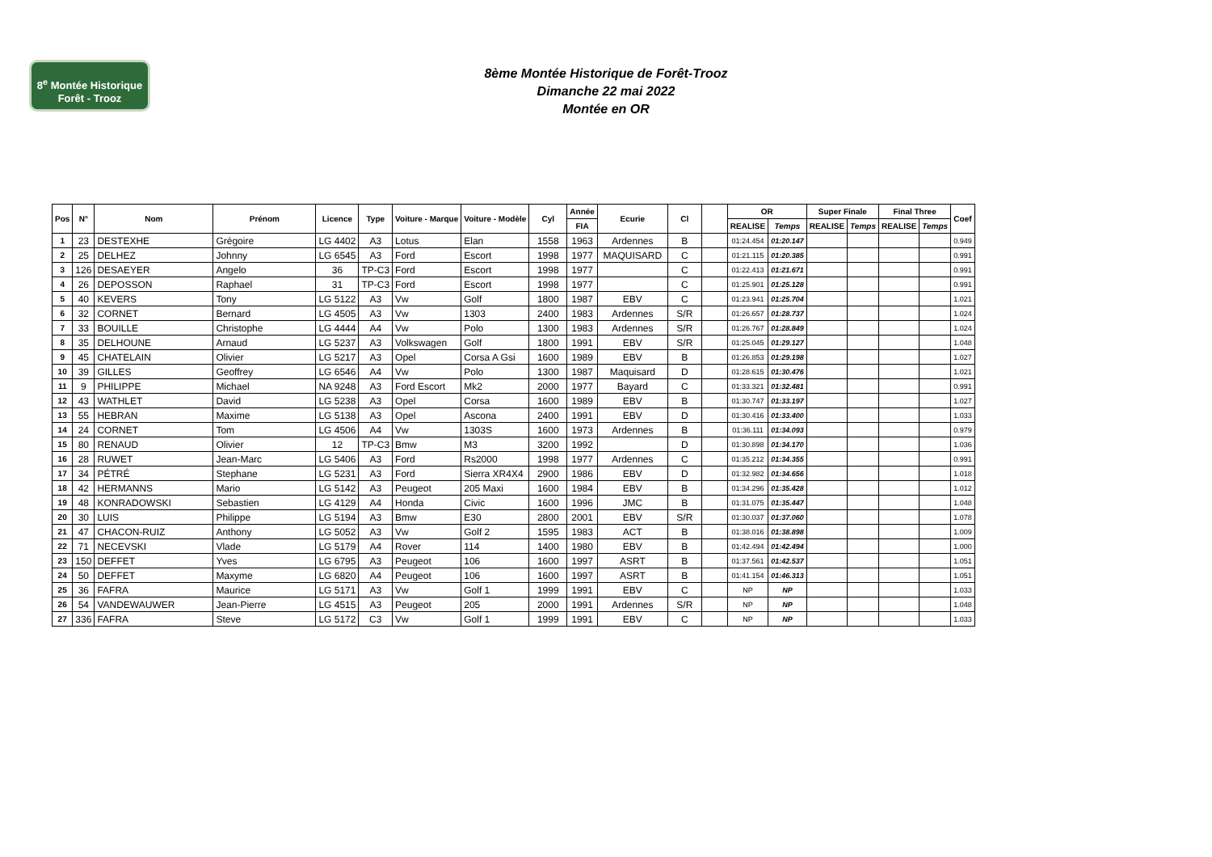8<sup>e</sup> Montée Historique
Forêt - Trooz
8ème Montée Historique de Forêt-Trooz
Dimanche 22 mai 2022
Montée en OR
| Pos | N° | Nom | Prénom | Licence | Type | Voiture - Marque | Voiture - Modèle | Cyl | Année | Ecurie | Cl | | OR | | Super Finale | | Final Three | | Coef |
| --- | --- | --- | --- | --- | --- | --- | --- | --- | --- | --- | --- | --- | --- | --- | --- | --- | --- | --- | --- |
| | | | | | | | | | FIA | | | | REALISE | Temps | REALISE | Temps | REALISE | Temps | |
| 1 | 23 | DESTEXHE | Grégoire | LG 4402 | A3 | Lotus | Elan | 1558 | 1963 | Ardennes | B | | 01:24.454 | 01:20.147 | | | | | 0.949 |
| 2 | 25 | DELHEZ | Johnny | LG 6545 | A3 | Ford | Escort | 1998 | 1977 | MAQUISARD | C | | 01:21.115 | 01:20.385 | | | | | 0.991 |
| 3 | 126 | DESAEYER | Angelo | 36 | TP-C3 | Ford | Escort | 1998 | 1977 | | C | | 01:22.413 | 01:21.671 | | | | | 0.991 |
| 4 | 26 | DEPOSSON | Raphael | 31 | TP-C3 | Ford | Escort | 1998 | 1977 | | C | | 01:25.901 | 01:25.128 | | | | | 0.991 |
| 5 | 40 | KEVERS | Tony | LG 5122 | A3 | Vw | Golf | 1800 | 1987 | EBV | C | | 01:23.941 | 01:25.704 | | | | | 1.021 |
| 6 | 32 | CORNET | Bernard | LG 4505 | A3 | Vw | 1303 | 2400 | 1983 | Ardennes | S/R | | 01:26.657 | 01:28.737 | | | | | 1.024 |
| 7 | 33 | BOUILLE | Christophe | LG 4444 | A4 | Vw | Polo | 1300 | 1983 | Ardennes | S/R | | 01:26.767 | 01:28.849 | | | | | 1.024 |
| 8 | 35 | DELHOUNE | Arnaud | LG 5237 | A3 | Volkswagen | Golf | 1800 | 1991 | EBV | S/R | | 01:25.045 | 01:29.127 | | | | | 1.048 |
| 9 | 45 | CHATELAIN | Olivier | LG 5217 | A3 | Opel | Corsa A Gsi | 1600 | 1989 | EBV | B | | 01:26.853 | 01:29.198 | | | | | 1.027 |
| 10 | 39 | GILLES | Geoffrey | LG 6546 | A4 | Vw | Polo | 1300 | 1987 | Maquisard | D | | 01:28.615 | 01:30.476 | | | | | 1.021 |
| 11 | 9 | PHILIPPE | Michael | NA 9248 | A3 | Ford Escort | Mk2 | 2000 | 1977 | Bayard | C | | 01:33.321 | 01:32.481 | | | | | 0.991 |
| 12 | 43 | WATHLET | David | LG 5238 | A3 | Opel | Corsa | 1600 | 1989 | EBV | B | | 01:30.747 | 01:33.197 | | | | | 1.027 |
| 13 | 55 | HEBRAN | Maxime | LG 5138 | A3 | Opel | Ascona | 2400 | 1991 | EBV | D | | 01:30.416 | 01:33.400 | | | | | 1.033 |
| 14 | 24 | CORNET | Tom | LG 4506 | A4 | Vw | 1303S | 1600 | 1973 | Ardennes | B | | 01:36.111 | 01:34.093 | | | | | 0.979 |
| 15 | 80 | RENAUD | Olivier | 12 | TP-C3 | Bmw | M3 | 3200 | 1992 | | D | | 01:30.898 | 01:34.170 | | | | | 1.036 |
| 16 | 28 | RUWET | Jean-Marc | LG 5406 | A3 | Ford | Rs2000 | 1998 | 1977 | Ardennes | C | | 01:35.212 | 01:34.355 | | | | | 0.991 |
| 17 | 34 | PÉTRÉ | Stephane | LG 5231 | A3 | Ford | Sierra XR4X4 | 2900 | 1986 | EBV | D | | 01:32.982 | 01:34.656 | | | | | 1.018 |
| 18 | 42 | HERMANNS | Mario | LG 5142 | A3 | Peugeot | 205 Maxi | 1600 | 1984 | EBV | B | | 01:34.296 | 01:35.428 | | | | | 1.012 |
| 19 | 48 | KONRADOWSKI | Sebastien | LG 4129 | A4 | Honda | Civic | 1600 | 1996 | JMC | B | | 01:31.075 | 01:35.447 | | | | | 1.048 |
| 20 | 30 | LUIS | Philippe | LG 5194 | A3 | Bmw | E30 | 2800 | 2001 | EBV | S/R | | 01:30.037 | 01:37.060 | | | | | 1.078 |
| 21 | 47 | CHACON-RUIZ | Anthony | LG 5052 | A3 | Vw | Golf 2 | 1595 | 1983 | ACT | B | | 01:38.016 | 01:38.898 | | | | | 1.009 |
| 22 | 71 | NECEVSKI | Vlade | LG 5179 | A4 | Rover | 114 | 1400 | 1980 | EBV | B | | 01:42.494 | 01:42.494 | | | | | 1.000 |
| 23 | 150 | DEFFET | Yves | LG 6795 | A3 | Peugeot | 106 | 1600 | 1997 | ASRT | B | | 01:37.561 | 01:42.537 | | | | | 1.051 |
| 24 | 50 | DEFFET | Maxyme | LG 6820 | A4 | Peugeot | 106 | 1600 | 1997 | ASRT | B | | 01:41.154 | 01:46.313 | | | | | 1.051 |
| 25 | 36 | FAFRA | Maurice | LG 5171 | A3 | Vw | Golf 1 | 1999 | 1991 | EBV | C | | NP | NP | | | | | 1.033 |
| 26 | 54 | VANDEWAUWER | Jean-Pierre | LG 4515 | A3 | Peugeot | 205 | 2000 | 1991 | Ardennes | S/R | | NP | NP | | | | | 1.048 |
| 27 | 336 | FAFRA | Steve | LG 5172 | C3 | Vw | Golf 1 | 1999 | 1991 | EBV | C | | NP | NP | | | | | 1.033 |